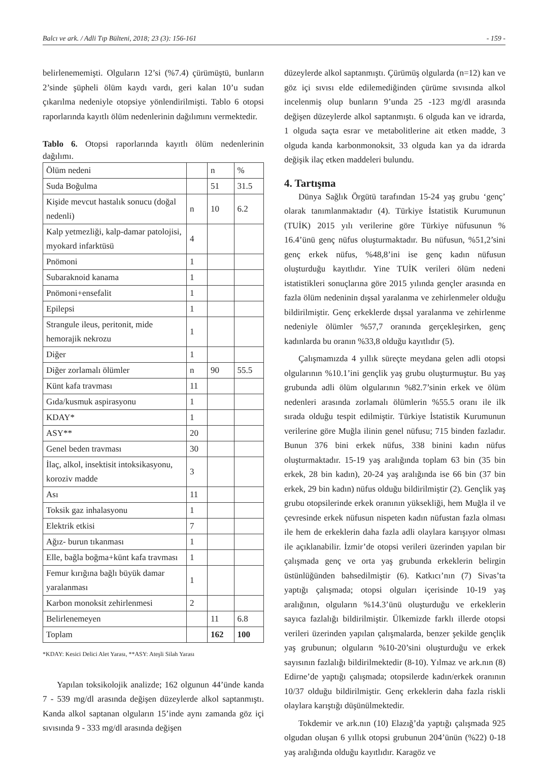Balcı ve ark. / Adli Tıp Bülteni, 2018; 23 (3): 156-161 - 159 -
belirlenememişti. Olguların 12’si (%7.4) çürümüştü, bunların 2’sinde şüpheli ölüm kaydı vardı, geri kalan 10’u sudan çıkarılma nedeniyle otopsiye yönlendirilmişti. Tablo 6 otopsi raporlarında kayıtlı ölüm nedenlerinin dağılımını vermektedir.
Tablo 6. Otopsi raporlarında kayıtlı ölüm nedenlerinin dağılımı.
| Ölüm nedeni | | n | % |
| Suda Boğulma | | 51 | 31.5 |
| Kişide mevcut hastalık sonucu (doğal nedenli) | n | 10 | 6.2 |
| Kalp yetmezliği, kalp-damar patolojisi, myokard infarktüsü | 4 | | |
| Pnömoni | 1 | | |
| Subaraknoid kanama | 1 | | |
| Pnömoni+ensefalit | 1 | | |
| Epilepsi | 1 | | |
| Strangule ileus, peritonit, mide hemorajik nekrozu | 1 | | |
| Diğer | 1 | | |
| Diğer zorlamalı ölümler | n | 90 | 55.5 |
| Künt kafa travması | 11 | | |
| Gıda/kusmuk aspirasyonu | 1 | | |
| KDAY* | 1 | | |
| ASY** | 20 | | |
| Genel beden travması | 30 | | |
| İlaç, alkol, insektisit intoksikasyonu, koroziv madde | 3 | | |
| Ası | 11 | | |
| Toksik gaz inhalasyonu | 1 | | |
| Elektrik etkisi | 7 | | |
| Ağız- burun tıkanması | 1 | | |
| Elle, bağla boğma+künt kafa travması | 1 | | |
| Femur kırığına bağlı büyük damar yaralanması | 1 | | |
| Karbon monoksit zehirlenmesi | 2 | | |
| Belirlenemeyen | | 11 | 6.8 |
| Toplam | | 162 | 100 |
*KDAY: Kesici Delici Alet Yarası, **ASY: Ateşli Silah Yarası
Yapılan toksikolojik analizde; 162 olgunun 44’ünde kanda 7 - 539 mg/dl arasında değişen düzeylerde alkol saptanmıştı. Kanda alkol saptanan olguların 15’inde aynı zamanda göz içi sıvısında 9 - 333 mg/dl arasında değişen
düzeylerde alkol saptanmıştı. Çürümüş olgularda (n=12) kan ve göz içi sıvısı elde edilemediğinden çürüme sıvısında alkol incelenmiş olup bunların 9’unda 25 -123 mg/dl arasında değişen düzeylerde alkol saptanmıştı. 6 olguda kan ve idrarda, 1 olguda saçta esrar ve metabolitlerine ait etken madde, 3 olguda kanda karbonmonoksit, 33 olguda kan ya da idrarda değişik ilaç etken maddeleri bulundu.
4. Tartışma
Dünya Sağlık Örgütü tarafından 15-24 yaş grubu ‘genç’ olarak tanımlanmaktadır (4). Türkiye İstatistik Kurumunun (TUİK) 2015 yılı verilerine göre Türkiye nüfusunun % 16.4’ünü genç nüfus oluşturmaktadır. Bu nüfusun, %51,2’sini genç erkek nüfus, %48,8’ini ise genç kadın nüfusun oluşturduğu kayıtlıdır. Yine TUİK verileri ölüm nedeni istatistikleri sonuçlarına göre 2015 yılında gençler arasında en fazla ölüm nedeninin dışsal yaralanma ve zehirlenmeler olduğu bildirilmiştir. Genç erkeklerde dışsal yaralanma ve zehirlenme nedeniyle ölümler %57,7 oranında gerçekleşirken, genç kadınlarda bu oranın %33,8 olduğu kayıtlıdır (5).
Çalışmamızda 4 yıllık süreçte meydana gelen adli otopsi olgularının %10.1’ini gençlik yaş grubu oluşturmuştur. Bu yaş grubunda adli ölüm olgularının %82.7’sinin erkek ve ölüm nedenleri arasında zorlamalı ölümlerin %55.5 oranı ile ilk sırada olduğu tespit edilmiştir. Türkiye İstatistik Kurumunun verilerine göre Muğla ilinin genel nüfusu; 715 binden fazladır. Bunun 376 bini erkek nüfus, 338 binini kadın nüfus oluşturmaktadır. 15-19 yaş aralığında toplam 63 bin (35 bin erkek, 28 bin kadın), 20-24 yaş aralığında ise 66 bin (37 bin erkek, 29 bin kadın) nüfus olduğu bildirilmiştir (2). Gençlik yaş grubu otopsilerinde erkek oranının yüksekliği, hem Muğla il ve çevresinde erkek nüfusun nispeten kadın nüfustan fazla olması ile hem de erkeklerin daha fazla adli olaylara karışıyor olması ile açıklanabilir. İzmir’de otopsi verileri üzerinden yapılan bir çalışmada genç ve orta yaş grubunda erkeklerin belirgin üstünlüğünden bahsedilmiştir (6). Katkıcı’nın (7) Sivas’ta yaptığı çalışmada; otopsi olguları içerisinde 10-19 yaş aralığının, olguların %14.3’ünü oluşturduğu ve erkeklerin sayıca fazlalığı bildirilmiştir. Ülkemizde farklı illerde otopsi verileri üzerinden yapılan çalışmalarda, benzer şekilde gençlik yaş grubunun; olguların %10-20’sini oluşturduğu ve erkek sayısının fazlalığı bildirilmektedir (8-10). Yılmaz ve ark.nın (8) Edirne’de yaptığı çalışmada; otopsilerde kadın/erkek oranının 10/37 olduğu bildirilmiştir. Genç erkeklerin daha fazla riskli olaylara karıştığı düşünülmektedir.
Tokdemir ve ark.nın (10) Elazığ’da yaptığı çalışmada 925 olgudan oluşan 6 yıllık otopsi grubunun 204’ünün (%22) 0-18 yaş aralığında olduğu kayıtlıdır. Karagöz ve